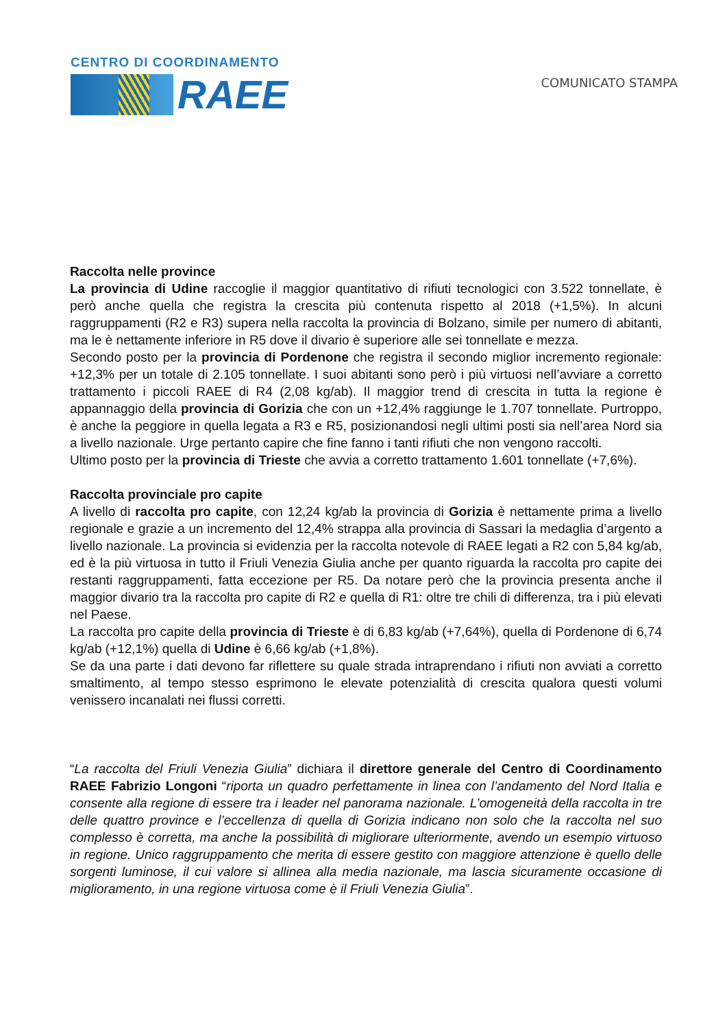CENTRO DI COORDINAMENTO
RAEE
COMUNICATO STAMPA
Raccolta nelle province
La provincia di Udine raccoglie il maggior quantitativo di rifiuti tecnologici con 3.522 tonnellate, è però anche quella che registra la crescita più contenuta rispetto al 2018 (+1,5%). In alcuni raggruppamenti (R2 e R3) supera nella raccolta la provincia di Bolzano, simile per numero di abitanti, ma le è nettamente inferiore in R5 dove il divario è superiore alle sei tonnellate e mezza.
Secondo posto per la provincia di Pordenone che registra il secondo miglior incremento regionale: +12,3% per un totale di 2.105 tonnellate. I suoi abitanti sono però i più virtuosi nell’avviare a corretto trattamento i piccoli RAEE di R4 (2,08 kg/ab). Il maggior trend di crescita in tutta la regione è appannaggio della provincia di Gorizia che con un +12,4% raggiunge le 1.707 tonnellate. Purtroppo, è anche la peggiore in quella legata a R3 e R5, posizionandosi negli ultimi posti sia nell’area Nord sia a livello nazionale. Urge pertanto capire che fine fanno i tanti rifiuti che non vengono raccolti.
Ultimo posto per la provincia di Trieste che avvia a corretto trattamento 1.601 tonnellate (+7,6%).
Raccolta provinciale pro capite
A livello di raccolta pro capite, con 12,24 kg/ab la provincia di Gorizia è nettamente prima a livello regionale e grazie a un incremento del 12,4% strappa alla provincia di Sassari la medaglia d’argento a livello nazionale. La provincia si evidenzia per la raccolta notevole di RAEE legati a R2 con 5,84 kg/ab, ed è la più virtuosa in tutto il Friuli Venezia Giulia anche per quanto riguarda la raccolta pro capite dei restanti raggruppamenti, fatta eccezione per R5. Da notare però che la provincia presenta anche il maggior divario tra la raccolta pro capite di R2 e quella di R1: oltre tre chili di differenza, tra i più elevati nel Paese.
La raccolta pro capite della provincia di Trieste è di 6,83 kg/ab (+7,64%), quella di Pordenone di 6,74 kg/ab (+12,1%) quella di Udine è 6,66 kg/ab (+1,8%).
Se da una parte i dati devono far riflettere su quale strada intraprendano i rifiuti non avviati a corretto smaltimento, al tempo stesso esprimono le elevate potenzialità di crescita qualora questi volumi venissero incanalati nei flussi corretti.
“La raccolta del Friuli Venezia Giulia” dichiara il direttore generale del Centro di Coordinamento RAEE Fabrizio Longoni “riporta un quadro perfettamente in linea con l’andamento del Nord Italia e consente alla regione di essere tra i leader nel panorama nazionale. L’omogeneità della raccolta in tre delle quattro province e l’eccellenza di quella di Gorizia indicano non solo che la raccolta nel suo complesso è corretta, ma anche la possibilità di migliorare ulteriormente, avendo un esempio virtuoso in regione. Unico raggruppamento che merita di essere gestito con maggiore attenzione è quello delle sorgenti luminose, il cui valore si allinea alla media nazionale, ma lascia sicuramente occasione di miglioramento, in una regione virtuosa come è il Friuli Venezia Giulia”.